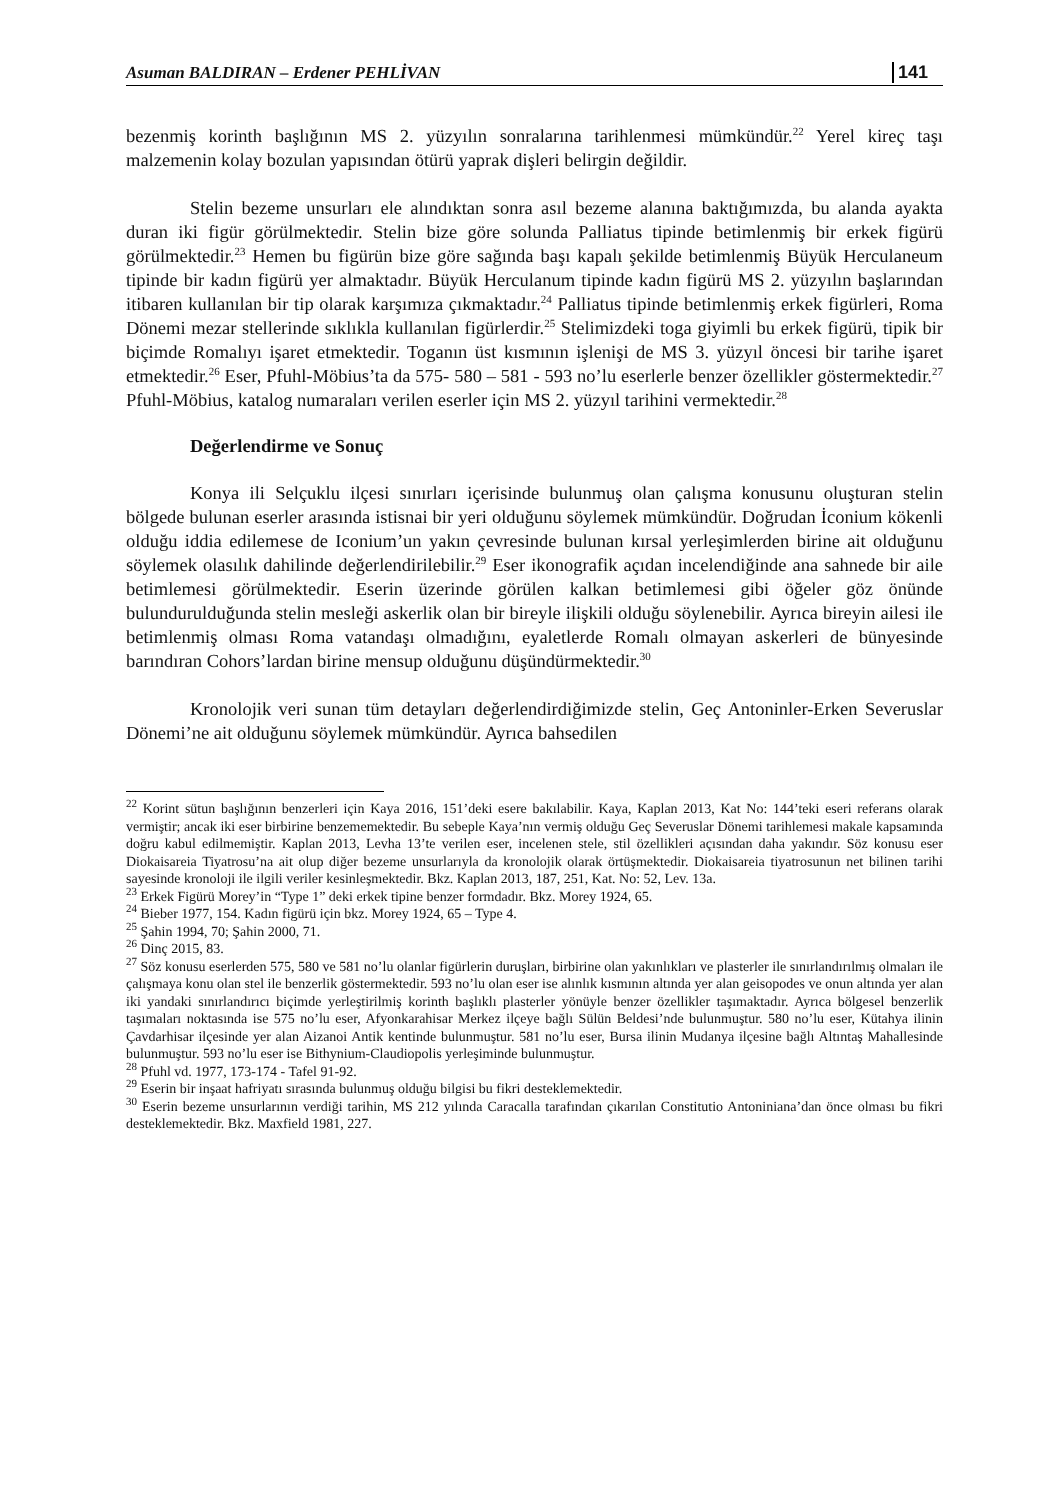Asuman BALDIRAN – Erdener PEHLİVAN 141
bezenmiş korinth başlığının MS 2. yüzyılın sonralarına tarihlenmesi mümkündür.<sup>22</sup> Yerel kireç taşı malzemenin kolay bozulan yapısından ötürü yaprak dişleri belirgin değildir.
Stelin bezeme unsurları ele alındıktan sonra asıl bezeme alanına baktığımızda, bu alanda ayakta duran iki figür görülmektedir. Stelin bize göre solunda Palliatus tipinde betimlenmiş bir erkek figürü görülmektedir.<sup>23</sup> Hemen bu figürün bize göre sağında başı kapalı şekilde betimlenmiş Büyük Herculaneum tipinde bir kadın figürü yer almaktadır. Büyük Herculanum tipinde kadın figürü MS 2. yüzyılın başlarından itibaren kullanılan bir tip olarak karşımıza çıkmaktadır.<sup>24</sup> Palliatus tipinde betimlenmiş erkek figürleri, Roma Dönemi mezar stellerinde sıklıkla kullanılan figürlerdir.<sup>25</sup> Stelimizdeki toga giyimli bu erkek figürü, tipik bir biçimde Romalıyı işaret etmektedir. Toganın üst kısmının işlenişi de MS 3. yüzyıl öncesi bir tarihe işaret etmektedir.<sup>26</sup> Eser, Pfuhl-Möbius’ta da 575- 580 – 581 - 593 no’lu eserlerle benzer özellikler göstermektedir.<sup>27</sup> Pfuhl-Möbius, katalog numaraları verilen eserler için MS 2. yüzyıl tarihini vermektedir.<sup>28</sup>
Değerlendirme ve Sonuç
Konya ili Selçuklu ilçesi sınırları içerisinde bulunmuş olan çalışma konusunu oluşturan stelin bölgede bulunan eserler arasında istisnai bir yeri olduğunu söylemek mümkündür. Doğrudan İconium kökenli olduğu iddia edilemese de Iconium’un yakın çevresinde bulunan kırsal yerleşimlerden birine ait olduğunu söylemek olasılık dahilinde değerlendirilebilir.<sup>29</sup> Eser ikonografik açıdan incelendiğinde ana sahnede bir aile betimlemesi görülmektedir. Eserin üzerinde görülen kalkan betimlemesi gibi öğeler göz önünde bulundurulduğunda stelin mesleği askerlik olan bir bireyle ilişkili olduğu söylenebilir. Ayrıca bireyin ailesi ile betimlenmiş olması Roma vatandaşı olmadığını, eyaletlerde Romalı olmayan askerleri de bünyesinde barındıran Cohors’lardan birine mensup olduğunu düşündürmektedir.<sup>30</sup>
Kronolojik veri sunan tüm detayları değerlendirdiğimizde stelin, Geç Antoninler-Erken Severuslar Dönemi’ne ait olduğunu söylemek mümkündür. Ayrıca bahsedilen
<sup>22</sup> Korint sütun başlığının benzerleri için Kaya 2016, 151’deki esere bakılabilir. Kaya, Kaplan 2013, Kat No: 144’teki eseri referans olarak vermiştir; ancak iki eser birbirine benzememektedir. Bu sebeple Kaya’nın vermiş olduğu Geç Severuslar Dönemi tarihlemesi makale kapsamında doğru kabul edilmemiştir. Kaplan 2013, Levha 13’te verilen eser, incelenen stele, stil özellikleri açısından daha yakındır. Söz konusu eser Diokaisareia Tiyatrosu’na ait olup diğer bezeme unsurlarıyla da kronolojik olarak örtüşmektedir. Diokaisareia tiyatrosunun net bilinen tarihi sayesinde kronoloji ile ilgili veriler kesinleşmektedir. Bkz. Kaplan 2013, 187, 251, Kat. No: 52, Lev. 13a.
<sup>23</sup> Erkek Figürü Morey’in “Type 1” deki erkek tipine benzer formdadır. Bkz. Morey 1924, 65.
<sup>24</sup> Bieber 1977, 154. Kadın figürü için bkz. Morey 1924, 65 – Type 4.
<sup>25</sup> Şahin 1994, 70; Şahin 2000, 71.
<sup>26</sup> Dinç 2015, 83.
<sup>27</sup> Söz konusu eserlerden 575, 580 ve 581 no’lu olanlar figürlerin duruşları, birbirine olan yakınlıkları ve plasterler ile sınırlandırılmış olmaları ile çalışmaya konu olan stel ile benzerlik göstermektedir. 593 no’lu olan eser ise alınlık kısmının altında yer alan geisopodes ve onun altında yer alan iki yandaki sınırlandırıcı biçimde yerleştirilmiş korinth başlıklı plasterler yönüyle benzer özellikler taşımaktadır. Ayrıca bölgesel benzerlik taşımaları noktasında ise 575 no’lu eser, Afyonkarahisar Merkez ilçeye bağlı Sülün Beldesi’nde bulunmuştur. 580 no’lu eser, Kütahya ilinin Çavdarhisar ilçesinde yer alan Aizanoi Antik kentinde bulunmuştur. 581 no’lu eser, Bursa ilinin Mudanya ilçesine bağlı Altıntaş Mahallesinde bulunmuştur. 593 no’lu eser ise Bithynium-Claudiopolis yerleşiminde bulunmuştur.
<sup>28</sup> Pfuhl vd. 1977, 173-174 - Tafel 91-92.
<sup>29</sup> Eserin bir inşaat hafriyatı sırasında bulunmuş olduğu bilgisi bu fikri desteklemektedir.
<sup>30</sup> Eserin bezeme unsurlarının verdiği tarihin, MS 212 yılında Caracalla tarafından çıkarılan Constitutio Antoniniana’dan önce olması bu fikri desteklemektedir. Bkz. Maxfield 1981, 227.